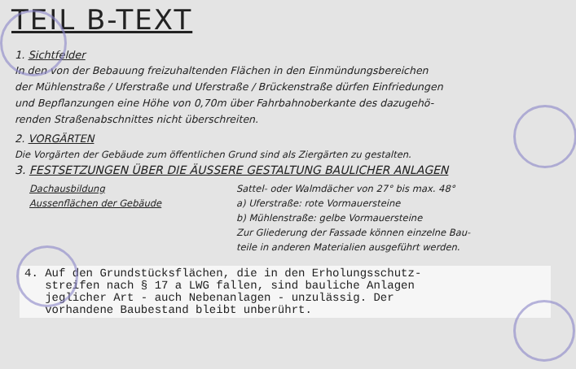TEIL B-TEXT
1. Sichtfelder
In den von der Bebauung freizuhaltenden Flächen in den Einmündungsbereichen
der Mühlenstraße / Uferstraße und Uferstraße / Brückenstraße dürfen Einfriedungen
und Bepflanzungen eine Höhe von 0,70m über Fahrbahnoberkante des dazugehö-
renden Straßenabschnittes nicht überschreiten.
2. VORGÄRTEN
Die Vorgärten der Gebäude zum öffentlichen Grund sind als Ziergärten zu gestalten.
3. FESTSETZUNGEN ÜBER DIE ÄUSSERE GESTALTUNG BAULICHER ANLAGEN
Dachausbildung Sattel- oder Walmdächer von 27° bis max. 48°
Aussenflächen der Gebäude a) Uferstraße: rote Vormauersteine
b) Mühlenstraße: gelbe Vormauersteine
Zur Gliederung der Fassade können einzelne Bau-
teile in anderen Materialien ausgeführt werden.
4. Auf den Grundstücksflächen, die in den Erholungsschutz-
streifen nach § 17 a LWG fallen, sind bauliche Anlagen
jeglicher Art - auch Nebenanlagen - unzulässig. Der
vorhandene Baubestand bleibt unberührt.